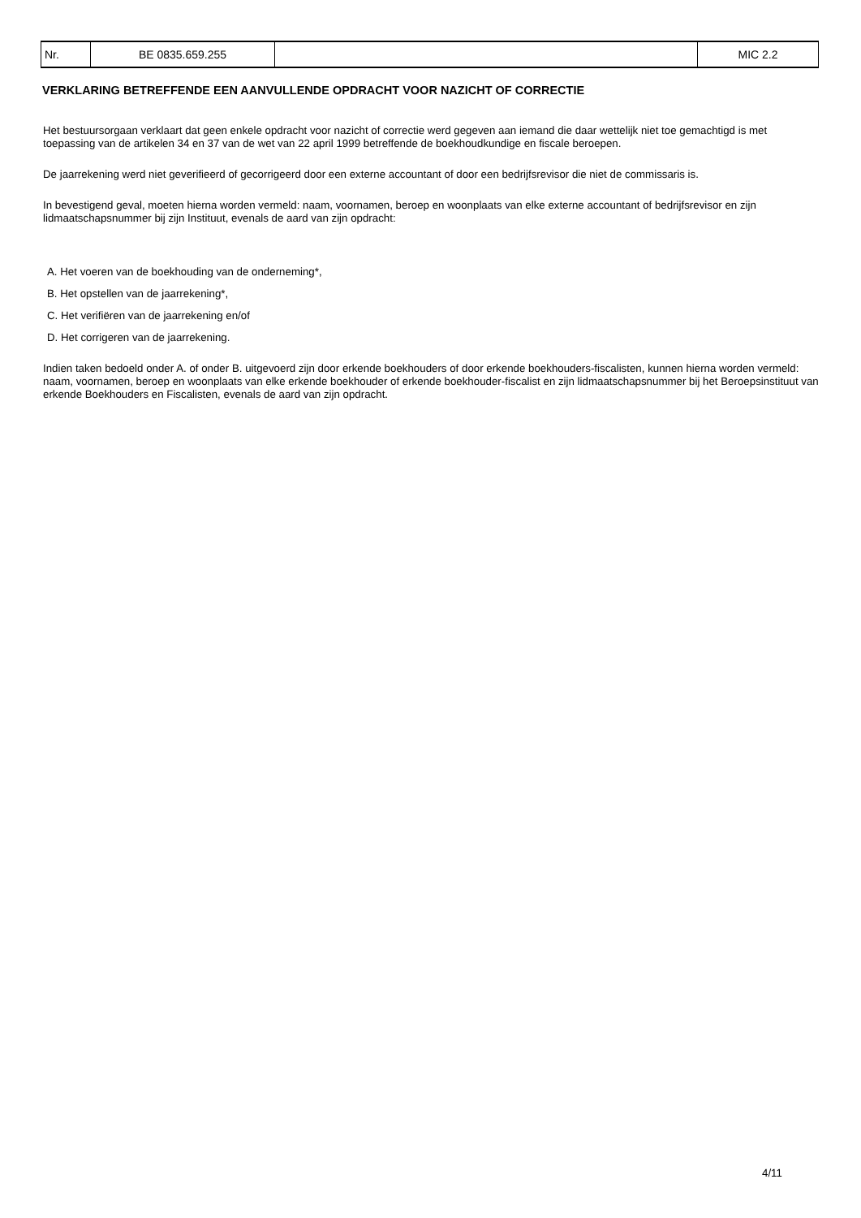| Nr. | BE 0835.659.255 | | MIC 2.2 |
VERKLARING BETREFFENDE EEN AANVULLENDE OPDRACHT VOOR NAZICHT OF CORRECTIE
Het bestuursorgaan verklaart dat geen enkele opdracht voor nazicht of correctie werd gegeven aan iemand die daar wettelijk niet toe gemachtigd is met toepassing van de artikelen 34 en 37 van de wet van 22 april 1999 betreffende de boekhoudkundige en fiscale beroepen.
De jaarrekening werd niet geverifieerd of gecorrigeerd door een externe accountant of door een bedrijfsrevisor die niet de commissaris is.
In bevestigend geval, moeten hierna worden vermeld: naam, voornamen, beroep en woonplaats van elke externe accountant of bedrijfsrevisor en zijn lidmaatschapsnummer bij zijn Instituut, evenals de aard van zijn opdracht:
A. Het voeren van de boekhouding van de onderneming*,
B. Het opstellen van de jaarrekening*,
C. Het verifiëren van de jaarrekening en/of
D. Het corrigeren van de jaarrekening.
Indien taken bedoeld onder A. of onder B. uitgevoerd zijn door erkende boekhouders of door erkende boekhouders-fiscalisten, kunnen hierna worden vermeld: naam, voornamen, beroep en woonplaats van elke erkende boekhouder of erkende boekhouder-fiscalist en zijn lidmaatschapsnummer bij het Beroepsinstituut van erkende Boekhouders en Fiscalisten, evenals de aard van zijn opdracht.
4/11